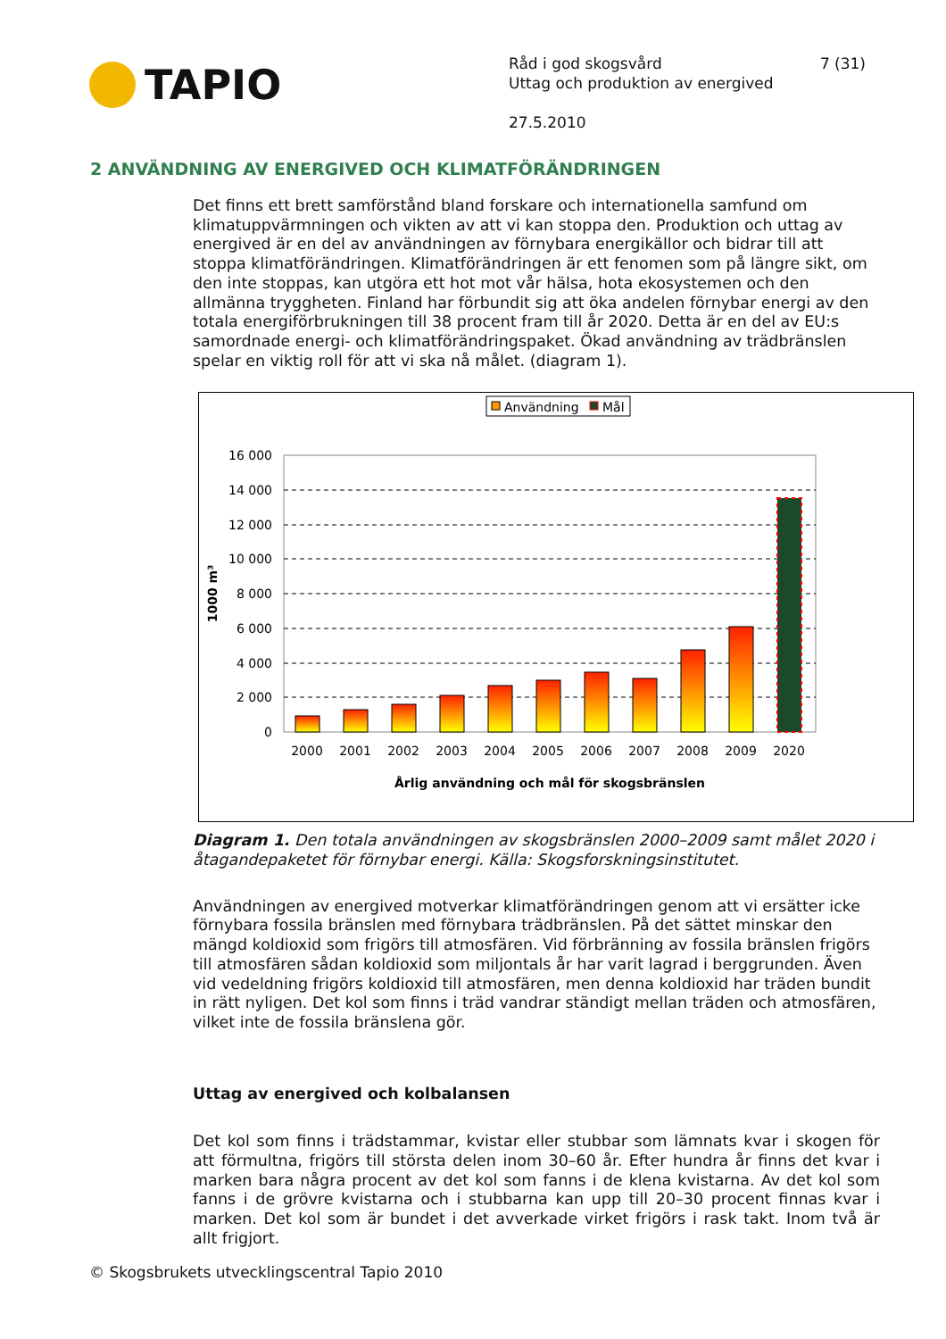TAPIO
Råd i god skogsvård 7 (31)
Uttag och produktion av energived
27.5.2010
2 ANVÄNDNING AV ENERGIVED OCH KLIMATFÖRÄNDRINGEN
Det finns ett brett samförstånd bland forskare och internationella samfund om klimatuppvärmningen och vikten av att vi kan stoppa den. Produktion och uttag av energived är en del av användningen av förnybara energikällor och bidrar till att stoppa klimatförändringen. Klimatförändringen är ett fenomen som på längre sikt, om den inte stoppas, kan utgöra ett hot mot vår hälsa, hota ekosystemen och den allmänna tryggheten. Finland har förbundit sig att öka andelen förnybar energi av den totala energiförbrukningen till 38 procent fram till år 2020. Detta är en del av EU:s samordnade energi- och klimatförändringspaket. Ökad användning av trädbränslen spelar en viktig roll för att vi ska nå målet. (diagram 1).
Användning
Mål
16 000
14 000
12 000
10 000
8 000
6 000
4 000
2 000
0
1000 m³
2000
2001
2002
2003
2004
2005
2006
2007
2008
2009
2020
Årlig användning och mål för skogsbränslen
Diagram 1. Den totala användningen av skogsbränslen 2000–2009 samt målet 2020 i åtagandepaketet för förnybar energi. Källa: Skogsforskningsinstitutet.
Användningen av energived motverkar klimatförändringen genom att vi ersätter icke förnybara fossila bränslen med förnybara trädbränslen. På det sättet minskar den mängd koldioxid som frigörs till atmosfären. Vid förbränning av fossila bränslen frigörs till atmosfären sådan koldioxid som miljontals år har varit lagrad i berggrunden. Även vid vedeldning frigörs koldioxid till atmosfären, men denna koldioxid har träden bundit in rätt nyligen. Det kol som finns i träd vandrar ständigt mellan träden och atmosfären, vilket inte de fossila bränslena gör.
Uttag av energived och kolbalansen
Det kol som finns i trädstammar, kvistar eller stubbar som lämnats kvar i skogen för att förmultna, frigörs till största delen inom 30–60 år. Efter hundra år finns det kvar i marken bara några procent av det kol som fanns i de klena kvistarna. Av det kol som fanns i de grövre kvistarna och i stubbarna kan upp till 20–30 procent finnas kvar i marken. Det kol som är bundet i det avverkade virket frigörs i rask takt. Inom två är allt frigjort.
© Skogsbrukets utvecklingscentral Tapio 2010